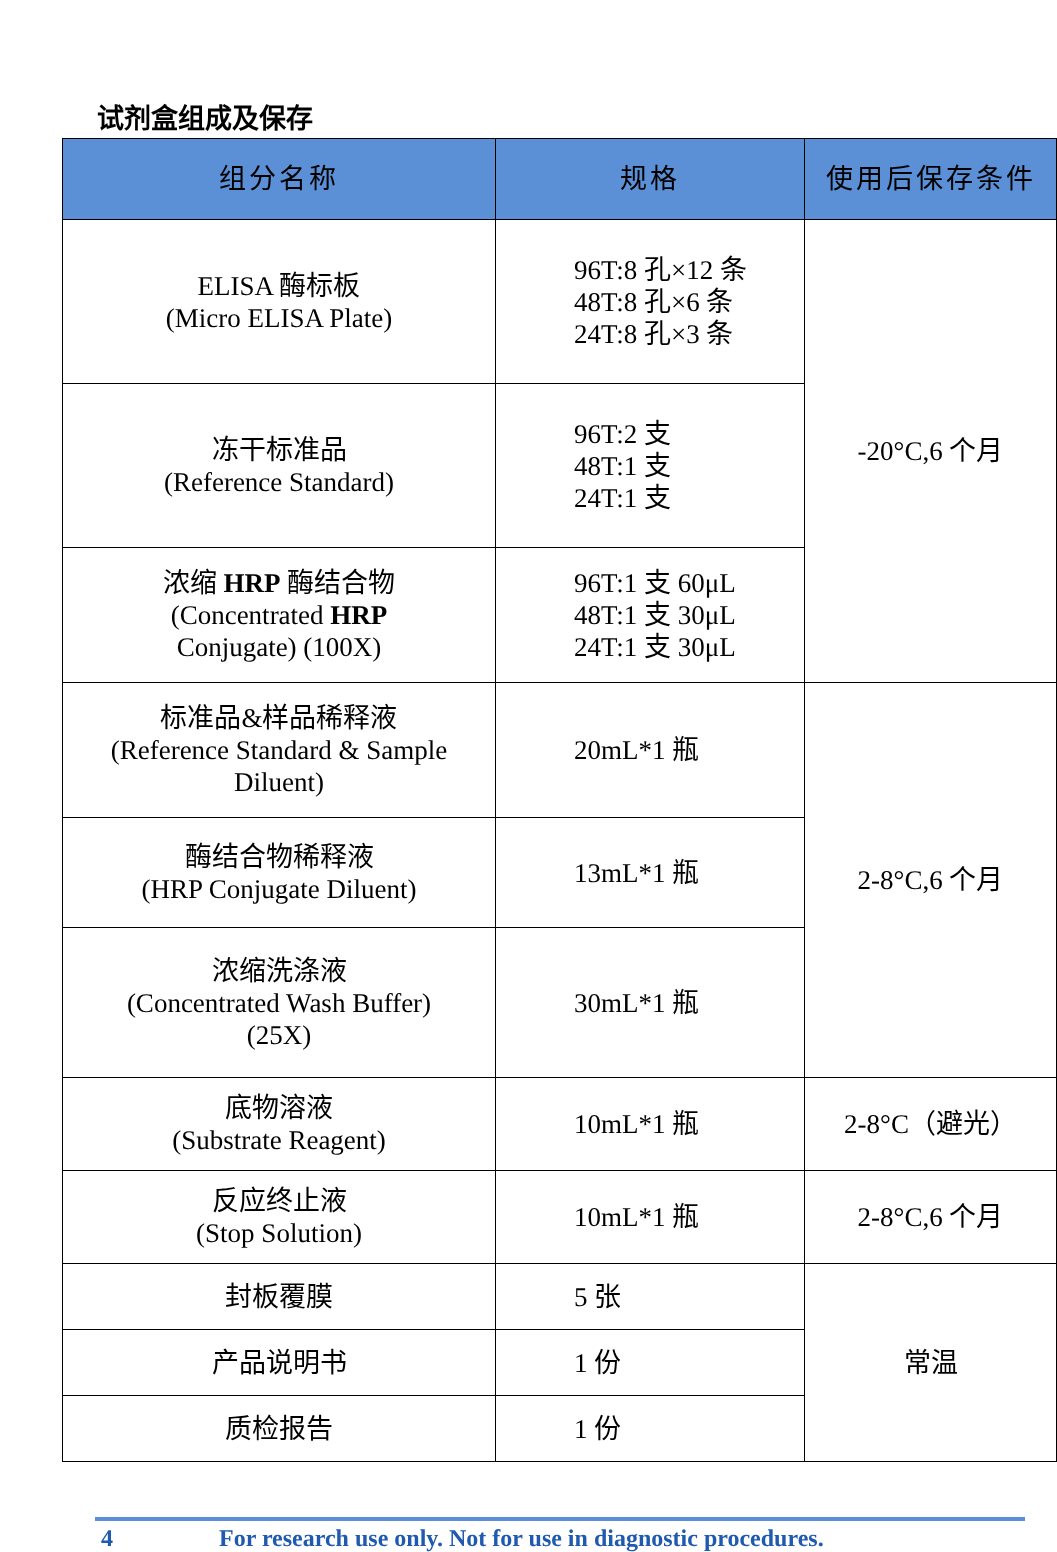试剂盒组成及保存
| 组分名称 | 规格 | 使用后保存条件 |
| --- | --- | --- |
| ELISA 酶标板 (Micro ELISA Plate) | 96T:8 孔×12 条 48T:8 孔×6 条 24T:8 孔×3 条 | -20°C,6 个月 |
| 冻干标准品 (Reference Standard) | 96T:2 支 48T:1 支 24T:1 支 | |
| 浓缩 HRP 酶结合物 (Concentrated HRP Conjugate) (100X) | 96T:1 支 60μL 48T:1 支 30μL 24T:1 支 30μL | |
| 标准品&样品稀释液 (Reference Standard & Sample Diluent) | 20mL*1 瓶 | 2-8°C,6 个月 |
| 酶结合物稀释液 (HRP Conjugate Diluent) | 13mL*1 瓶 | |
| 浓缩洗涤液 (Concentrated Wash Buffer) (25X) | 30mL*1 瓶 | |
| 底物溶液 (Substrate Reagent) | 10mL*1 瓶 | 2-8°C（避光） |
| 反应终止液 (Stop Solution) | 10mL*1 瓶 | 2-8°C,6 个月 |
| 封板覆膜 | 5 张 | 常温 |
| 产品说明书 | 1 份 | |
| 质检报告 | 1 份 | |
4 For research use only. Not for use in diagnostic procedures.